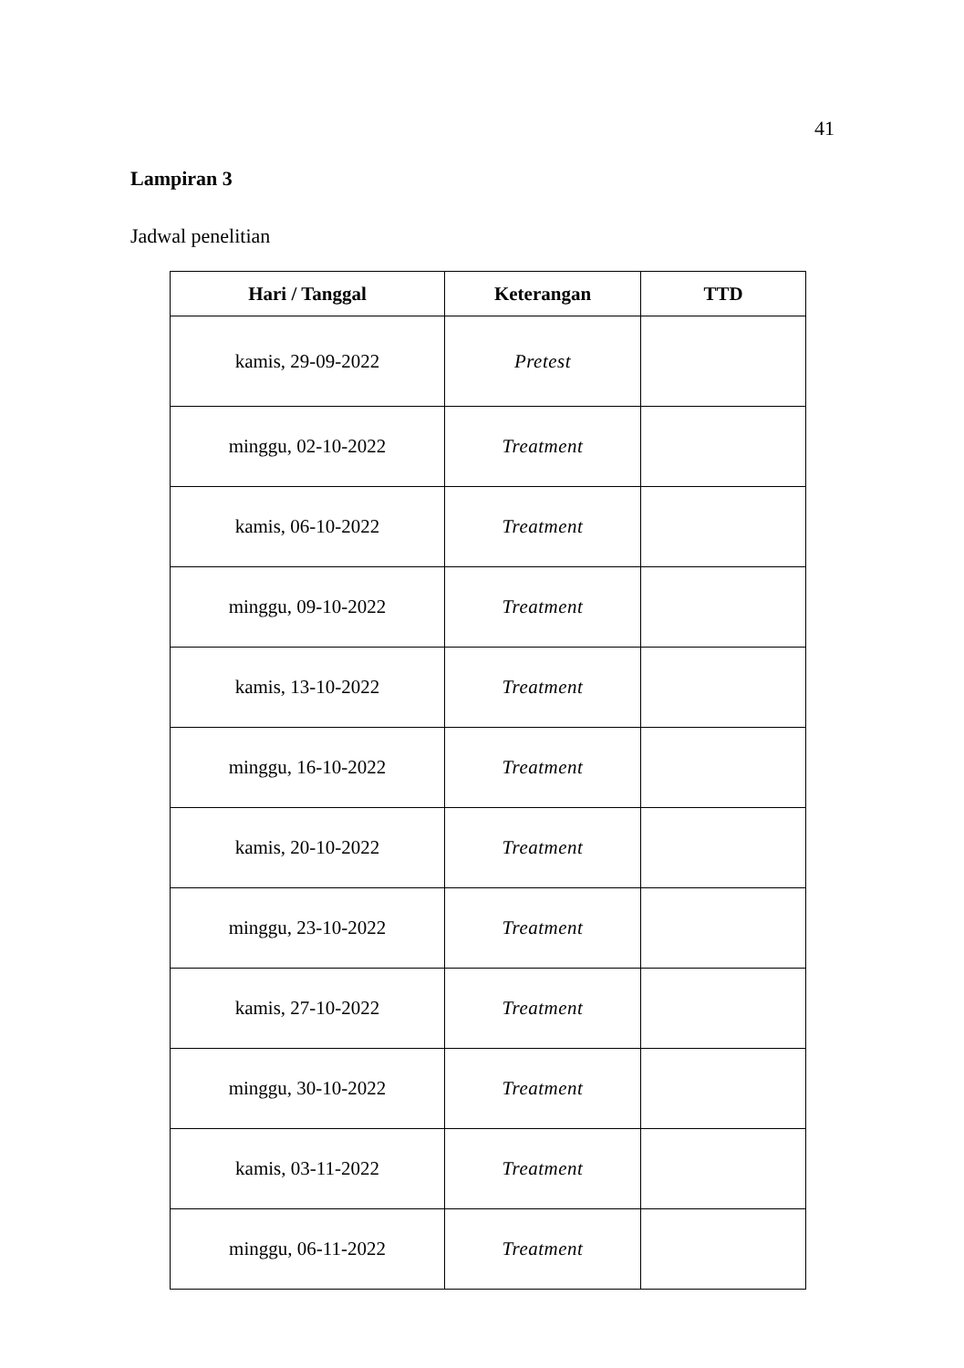41
Lampiran 3
Jadwal penelitian
| Hari / Tanggal | Keterangan | TTD |
| --- | --- | --- |
| kamis, 29-09-2022 | Pretest | |
| minggu, 02-10-2022 | Treatment | |
| kamis, 06-10-2022 | Treatment | |
| minggu, 09-10-2022 | Treatment | |
| kamis, 13-10-2022 | Treatment | |
| minggu, 16-10-2022 | Treatment | |
| kamis, 20-10-2022 | Treatment | |
| minggu, 23-10-2022 | Treatment | |
| kamis, 27-10-2022 | Treatment | |
| minggu, 30-10-2022 | Treatment | |
| kamis, 03-11-2022 | Treatment | |
| minggu, 06-11-2022 | Treatment | |